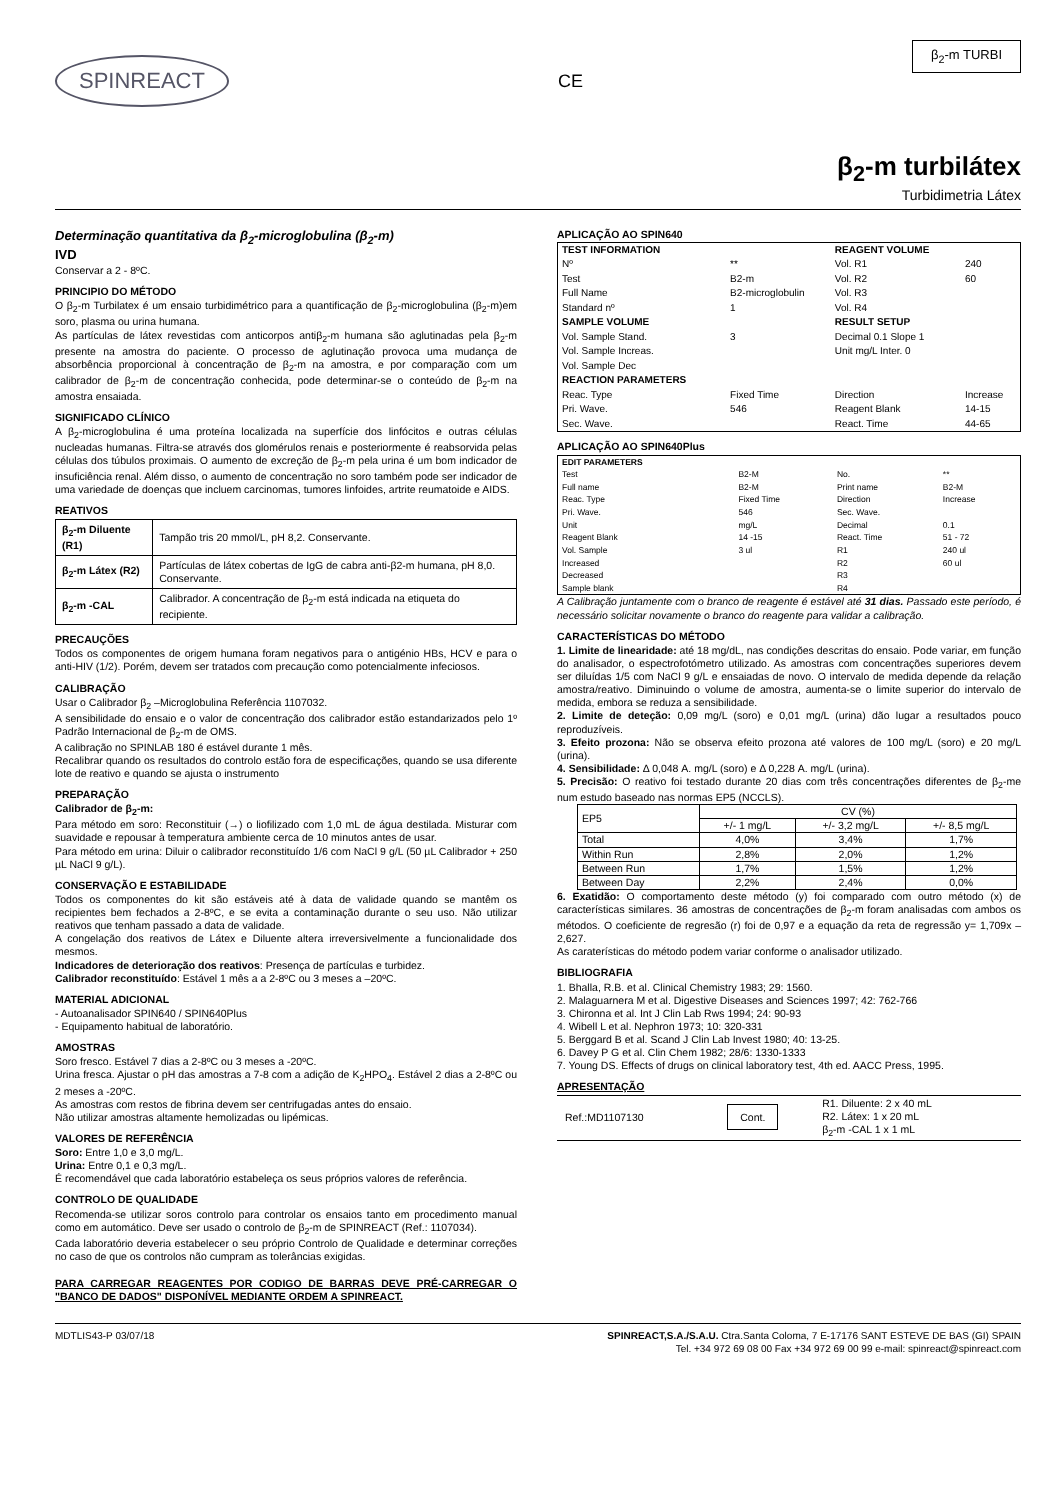SPINREACT
CE
β<sub>2</sub>-m TURBI
β<sub>2</sub>-m turbilátex
Turbidimetria Látex
Determinação quantitativa da β<sub>2</sub>-microglobulina (β<sub>2</sub>-m)
IVD
Conservar a 2 - 8ºC.
PRINCIPIO DO MÉTODO
O β<sub>2</sub>-m Turbilatex é um ensaio turbidimétrico para a quantificação de β<sub>2</sub>-microglobulina (β<sub>2</sub>-m)em soro, plasma ou urina humana.
As partículas de látex revestidas com anticorpos antiβ<sub>2</sub>-m humana são aglutinadas pela β<sub>2</sub>-m presente na amostra do paciente. O processo de aglutinação provoca uma mudança de absorbência proporcional à concentração de β<sub>2</sub>-m na amostra, e por comparação com um calibrador de β<sub>2</sub>-m de concentração conhecida, pode determinar-se o conteúdo de β<sub>2</sub>-m na amostra ensaiada.
SIGNIFICADO CLÍNICO
A β<sub>2</sub>-microglobulina é uma proteína localizada na superfície dos linfócitos e outras células nucleadas humanas. Filtra-se através dos glomérulos renais e posteriormente é reabsorvida pelas células dos túbulos proximais. O aumento de excreção de β<sub>2</sub>-m pela urina é um bom indicador de insuficiência renal. Além disso, o aumento de concentração no soro também pode ser indicador de uma variedade de doenças que incluem carcinomas, tumores linfoides, artrite reumatoide e AIDS.
REATIVOS
| β<sub>2</sub>-m Diluente (R1) | Tampão tris 20 mmol/L, pH 8,2. Conservante. |
| β<sub>2</sub>-m Látex (R2) | Partículas de látex cobertas de IgG de cabra anti-β2-m humana, pH 8,0. Conservante. |
| β<sub>2</sub>-m -CAL | Calibrador. A concentração de β<sub>2</sub>-m está indicada na etiqueta do recipiente. |
PRECAUÇÕES
Todos os componentes de origem humana foram negativos para o antigénio HBs, HCV e para o anti-HIV (1/2). Porém, devem ser tratados com precaução como potencialmente infeciosos.
CALIBRAÇÃO
Usar o Calibrador β<sub>2</sub> –Microglobulina Referência 1107032.
A sensibilidade do ensaio e o valor de concentração dos calibrador estão estandarizados pelo 1º Padrão Internacional de β<sub>2</sub>-m de OMS.
A calibração no SPINLAB 180 é estável durante 1 mês.
Recalibrar quando os resultados do controlo estão fora de especificações, quando se usa diferente lote de reativo e quando se ajusta o instrumento
PREPARAÇÃO
Calibrador de β<sub>2</sub>-m:
Para método em soro: Reconstituir (→) o liofilizado com 1,0 mL de água destilada. Misturar com suavidade e repousar à temperatura ambiente cerca de 10 minutos antes de usar.
Para método em urina: Diluir o calibrador reconstituído 1/6 com NaCl 9 g/L (50 µL Calibrador + 250 µL NaCl 9 g/L).
CONSERVAÇÃO E ESTABILIDADE
Todos os componentes do kit são estáveis até à data de validade quando se mantêm os recipientes bem fechados a 2-8ºC, e se evita a contaminação durante o seu uso. Não utilizar reativos que tenham passado a data de validade.
A congelação dos reativos de Látex e Diluente altera irreversivelmente a funcionalidade dos mesmos.
Indicadores de deterioração dos reativos: Presença de partículas e turbidez.
Calibrador reconstituído: Estável 1 mês a a 2-8ºC ou 3 meses a –20ºC.
MATERIAL ADICIONAL
- Autoanalisador SPIN640 / SPIN640Plus
- Equipamento habitual de laboratório.
AMOSTRAS
Soro fresco. Estável 7 dias a 2-8ºC ou 3 meses a -20ºC.
Urina fresca. Ajustar o pH das amostras a 7-8 com a adição de K<sub>2</sub>HPO<sub>4</sub>. Estável 2 dias a 2-8ºC ou 2 meses a -20ºC.
As amostras com restos de fibrina devem ser centrifugadas antes do ensaio.
Não utilizar amostras altamente hemolizadas ou lipémicas.
VALORES DE REFERÊNCIA
Soro: Entre 1,0 e 3,0 mg/L.
Urina: Entre 0,1 e 0,3 mg/L.
É recomendável que cada laboratório estabeleça os seus próprios valores de referência.
CONTROLO DE QUALIDADE
Recomenda-se utilizar soros controlo para controlar os ensaios tanto em procedimento manual como em automático. Deve ser usado o controlo de β<sub>2</sub>-m de SPINREACT (Ref.: 1107034).
Cada laboratório deveria estabelecer o seu próprio Controlo de Qualidade e determinar correções no caso de que os controlos não cumpram as tolerâncias exigidas.
PARA CARREGAR REAGENTES POR CODIGO DE BARRAS DEVE PRÉ-CARREGAR O "BANCO DE DADOS" DISPONÍVEL MEDIANTE ORDEM A SPINREACT.
APLICAÇÃO AO SPIN640
| TEST INFORMATION | | REAGENT VOLUME | |
| Nº | ** | Vol. R1 | 240 |
| Test | B2-m | Vol. R2 | 60 |
| Full Name | B2-microglobulin | Vol. R3 | |
| Standard nº | 1 | Vol. R4 | |
| SAMPLE VOLUME | | RESULT SETUP | |
| Vol. Sample Stand. | 3 | Decimal 0.1 Slope 1 | |
| Vol. Sample Increas. | | Unit mg/L Inter. 0 | |
| Vol. Sample Dec | | | |
| REACTION PARAMETERS | | | |
| Reac. Type | Fixed Time | Direction | Increase |
| Pri. Wave. | 546 | Reagent Blank | 14-15 |
| Sec. Wave. | | React. Time | 44-65 |
APLICAÇÃO AO SPIN640Plus
| EDIT PARAMETERS | | | |
| Test | B2-M | No. | ** |
| Full name | B2-M | Print name | B2-M |
| Reac. Type | Fixed Time | Direction | Increase |
| Pri. Wave. | 546 | Sec. Wave. | |
| Unit | mg/L | Decimal | 0.1 |
| Reagent Blank | 14 -15 | React. Time | 51 - 72 |
| Vol. Sample | 3 ul | R1 | 240 ul |
| Increased | | R2 | 60 ul |
| Decreased | | R3 | |
| Sample blank | | R4 | |
A Calibração juntamente com o branco de reagente é estável até 31 dias. Passado este período, é necessário solicitar novamente o branco do reagente para validar a calibração.
CARACTERÍSTICAS DO MÉTODO
1. Limite de linearidade: até 18 mg/dL, nas condições descritas do ensaio. Pode variar, em função do analisador, o espectrofotómetro utilizado. As amostras com concentrações superiores devem ser diluídas 1/5 com NaCl 9 g/L e ensaiadas de novo. O intervalo de medida depende da relação amostra/reativo. Diminuindo o volume de amostra, aumenta-se o limite superior do intervalo de medida, embora se reduza a sensibilidade.
2. Limite de deteção: 0,09 mg/L (soro) e 0,01 mg/L (urina) dão lugar a resultados pouco reproduzíveis.
3. Efeito prozona: Não se observa efeito prozona até valores de 100 mg/L (soro) e 20 mg/L (urina).
4. Sensibilidade: Δ 0,048 A. mg/L (soro) e Δ 0,228 A. mg/L (urina).
5. Precisão: O reativo foi testado durante 20 dias com três concentrações diferentes de β<sub>2</sub>-me num estudo baseado nas normas EP5 (NCCLS).
| EP5 | CV (%) | | |
| | +/- 1 mg/L | +/- 3,2 mg/L | +/- 8,5 mg/L |
| Total | 4,0% | 3,4% | 1,7% |
| Within Run | 2,8% | 2,0% | 1,2% |
| Between Run | 1,7% | 1,5% | 1,2% |
| Between Day | 2,2% | 2,4% | 0,0% |
6. Exatidão: O comportamento deste método (y) foi comparado com outro método (x) de características similares. 36 amostras de concentrações de β<sub>2</sub>-m foram analisadas com ambos os métodos. O coeficiente de regresão (r) foi de 0,97 e a equação da reta de regressão y= 1,709x – 2,627.
As caraterísticas do método podem variar conforme o analisador utilizado.
BIBLIOGRAFIA
1. Bhalla, R.B. et al. Clinical Chemistry 1983; 29: 1560.
2. Malaguarnera M et al. Digestive Diseases and Sciences 1997; 42: 762-766
3. Chironna et al. Int J Clin Lab Rws 1994; 24: 90-93
4. Wibell L et al. Nephron 1973; 10: 320-331
5. Berggard B et al. Scand J Clin Lab Invest 1980; 40: 13-25.
6. Davey P G et al. Clin Chem 1982; 28/6: 1330-1333
7. Young DS. Effects of drugs on clinical laboratory test, 4th ed. AACC Press, 1995.
APRESENTAÇÃO
| Ref.:MD1107130 | Cont. | R1. Diluente: 2 x 40 mL R2. Látex: 1 x 20 mL β<sub>2</sub>-m -CAL 1 x 1 mL |
MDTLIS43-P 03/07/18 SPINREACT,S.A./S.A.U. Ctra.Santa Coloma, 7 E-17176 SANT ESTEVE DE BAS (GI) SPAIN
Tel. +34 972 69 08 00 Fax +34 972 69 00 99 e-mail: spinreact@spinreact.com